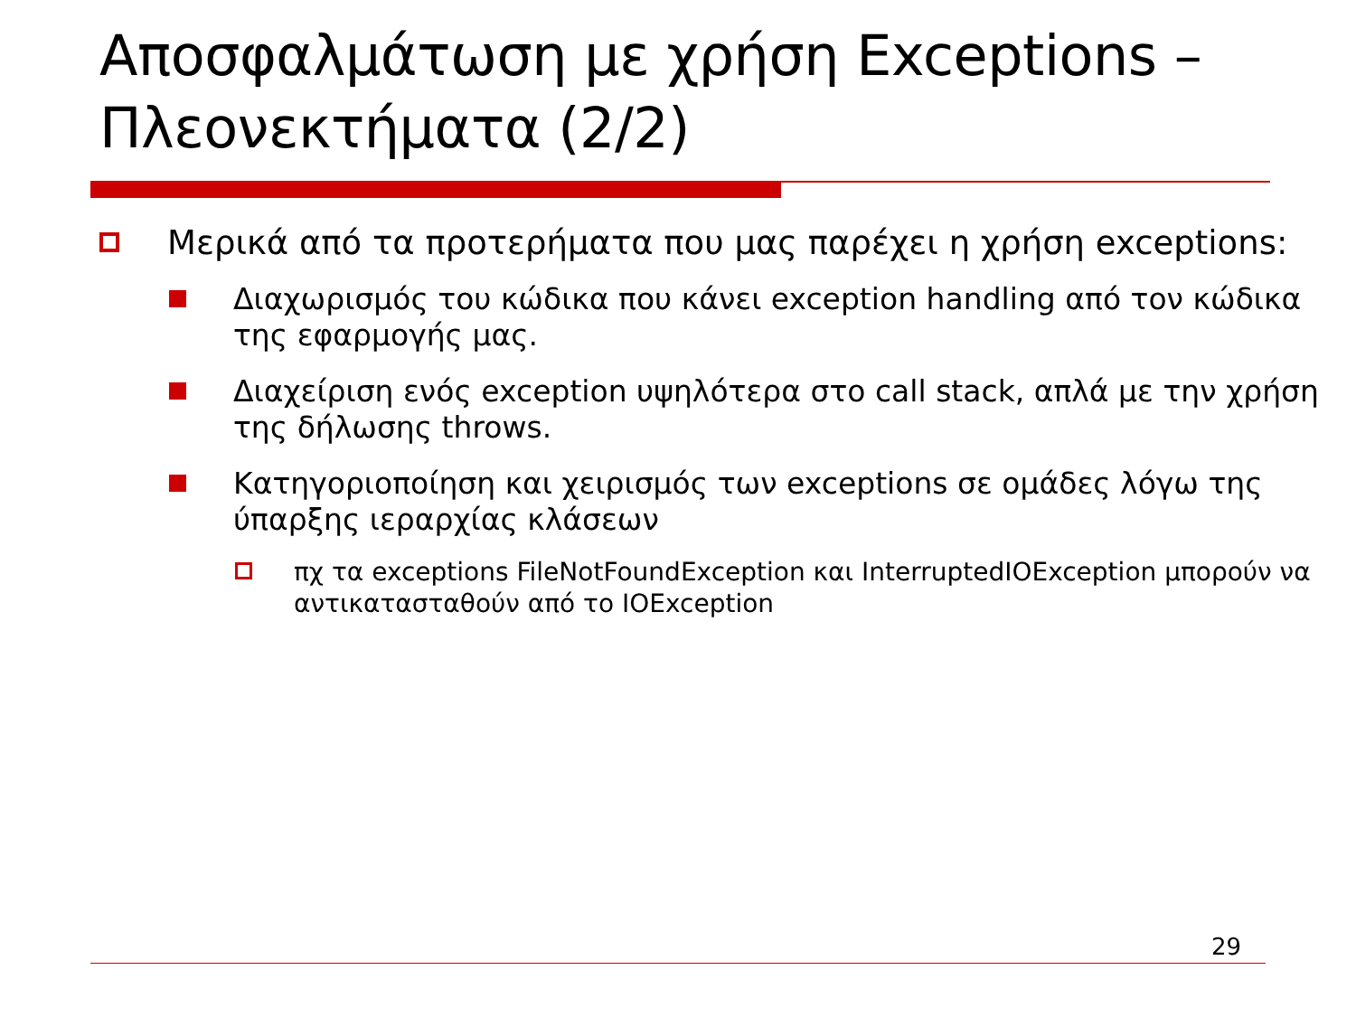Αποσφαλμάτωση με χρήση Exceptions – Πλεονεκτήματα (2/2)
Μερικά από τα προτερήματα που μας παρέχει η χρήση exceptions:
Διαχωρισμός του κώδικα που κάνει exception handling από τον κώδικα της εφαρμογής μας.
Διαχείριση ενός exception υψηλότερα στο call stack, απλά με την χρήση της δήλωσης throws.
Κατηγοριοποίηση και χειρισμός των exceptions σε ομάδες λόγω της ύπαρξης ιεραρχίας κλάσεων
πχ τα exceptions FileNotFoundException και InterruptedIOException μπορούν να αντικατασταθούν από το IOException
29